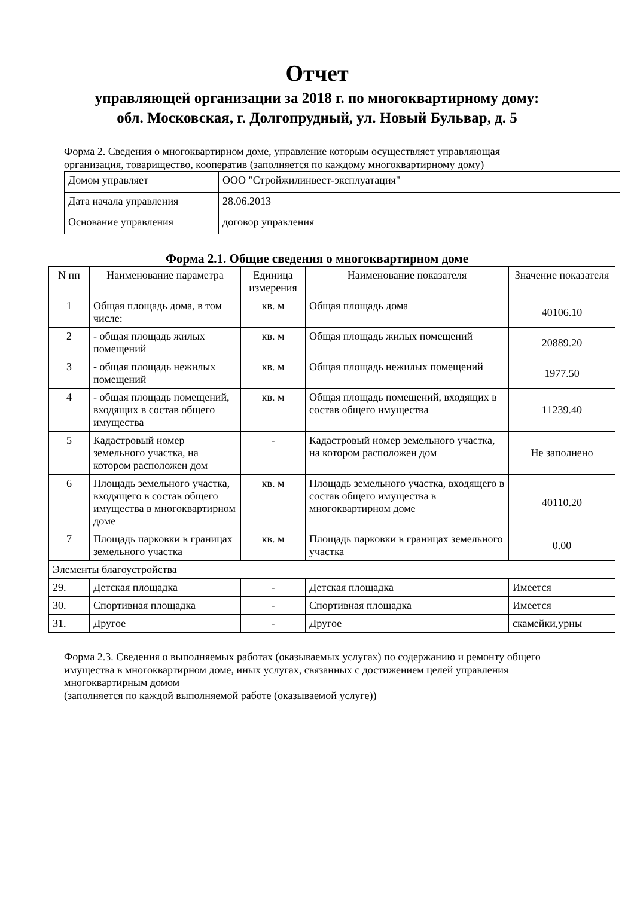Отчет
управляющей организации за 2018 г. по многоквартирному дому:
обл. Московская, г. Долгопрудный, ул. Новый Бульвар, д. 5
Форма 2. Сведения о многоквартирном доме, управление которым осуществляет управляющая организация, товарищество, кооператив (заполняется по каждому многоквартирному дому)
| Домом управляет | ООО "Стройжилинвест-эксплуатация" |
| Дата начала управления | 28.06.2013 |
| Основание управления | договор управления |
Форма 2.1. Общие сведения о многоквартирном доме
| N пп | Наименование параметра | Единица измерения | Наименование показателя | Значение показателя |
| --- | --- | --- | --- | --- |
| 1 | Общая площадь дома, в том числе: | кв. м | Общая площадь дома | 40106.10 |
| 2 | - общая площадь жилых помещений | кв. м | Общая площадь жилых помещений | 20889.20 |
| 3 | - общая площадь нежилых помещений | кв. м | Общая площадь нежилых помещений | 1977.50 |
| 4 | - общая площадь помещений, входящих в состав общего имущества | кв. м | Общая площадь помещений, входящих в состав общего имущества | 11239.40 |
| 5 | Кадастровый номер земельного участка, на котором расположен дом | - | Кадастровый номер земельного участка, на котором расположен дом | Не заполнено |
| 6 | Площадь земельного участка, входящего в состав общего имущества в многоквартирном доме | кв. м | Площадь земельного участка, входящего в состав общего имущества в многоквартирном доме | 40110.20 |
| 7 | Площадь парковки в границах земельного участка | кв. м | Площадь парковки в границах земельного участка | 0.00 |
| Элементы благоустройства | | | | |
| 29. | Детская площадка | - | Детская площадка | Имеется |
| 30. | Спортивная площадка | - | Спортивная площадка | Имеется |
| 31. | Другое | - | Другое | скамейки,урны |
Форма 2.3. Сведения о выполняемых работах (оказываемых услугах) по содержанию и ремонту общего имущества в многоквартирном доме, иных услугах, связанных с достижением целей управления многоквартирным домом
(заполняется по каждой выполняемой работе (оказываемой услуге))